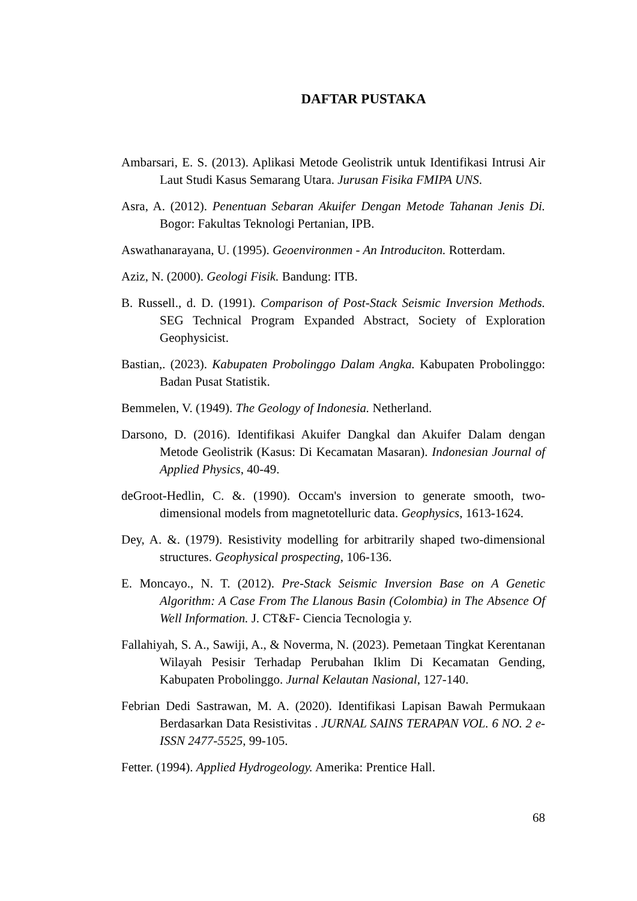DAFTAR PUSTAKA
Ambarsari, E. S. (2013). Aplikasi Metode Geolistrik untuk Identifikasi Intrusi Air Laut Studi Kasus Semarang Utara. Jurusan Fisika FMIPA UNS.
Asra, A. (2012). Penentuan Sebaran Akuifer Dengan Metode Tahanan Jenis Di. Bogor: Fakultas Teknologi Pertanian, IPB.
Aswathanarayana, U. (1995). Geoenvironmen - An Introduciton. Rotterdam.
Aziz, N. (2000). Geologi Fisik. Bandung: ITB.
B. Russell., d. D. (1991). Comparison of Post-Stack Seismic Inversion Methods. SEG Technical Program Expanded Abstract, Society of Exploration Geophysicist.
Bastian,. (2023). Kabupaten Probolinggo Dalam Angka. Kabupaten Probolinggo: Badan Pusat Statistik.
Bemmelen, V. (1949). The Geology of Indonesia. Netherland.
Darsono, D. (2016). Identifikasi Akuifer Dangkal dan Akuifer Dalam dengan Metode Geolistrik (Kasus: Di Kecamatan Masaran). Indonesian Journal of Applied Physics, 40-49.
deGroot-Hedlin, C. &. (1990). Occam's inversion to generate smooth, two-dimensional models from magnetotelluric data. Geophysics, 1613-1624.
Dey, A. &. (1979). Resistivity modelling for arbitrarily shaped two-dimensional structures. Geophysical prospecting, 106-136.
E. Moncayo., N. T. (2012). Pre-Stack Seismic Inversion Base on A Genetic Algorithm: A Case From The Llanous Basin (Colombia) in The Absence Of Well Information. J. CT&F- Ciencia Tecnologia y.
Fallahiyah, S. A., Sawiji, A., & Noverma, N. (2023). Pemetaan Tingkat Kerentanan Wilayah Pesisir Terhadap Perubahan Iklim Di Kecamatan Gending, Kabupaten Probolinggo. Jurnal Kelautan Nasional, 127-140.
Febrian Dedi Sastrawan, M. A. (2020). Identifikasi Lapisan Bawah Permukaan Berdasarkan Data Resistivitas . JURNAL SAINS TERAPAN VOL. 6 NO. 2 e-ISSN 2477-5525, 99-105.
Fetter. (1994). Applied Hydrogeology. Amerika: Prentice Hall.
68